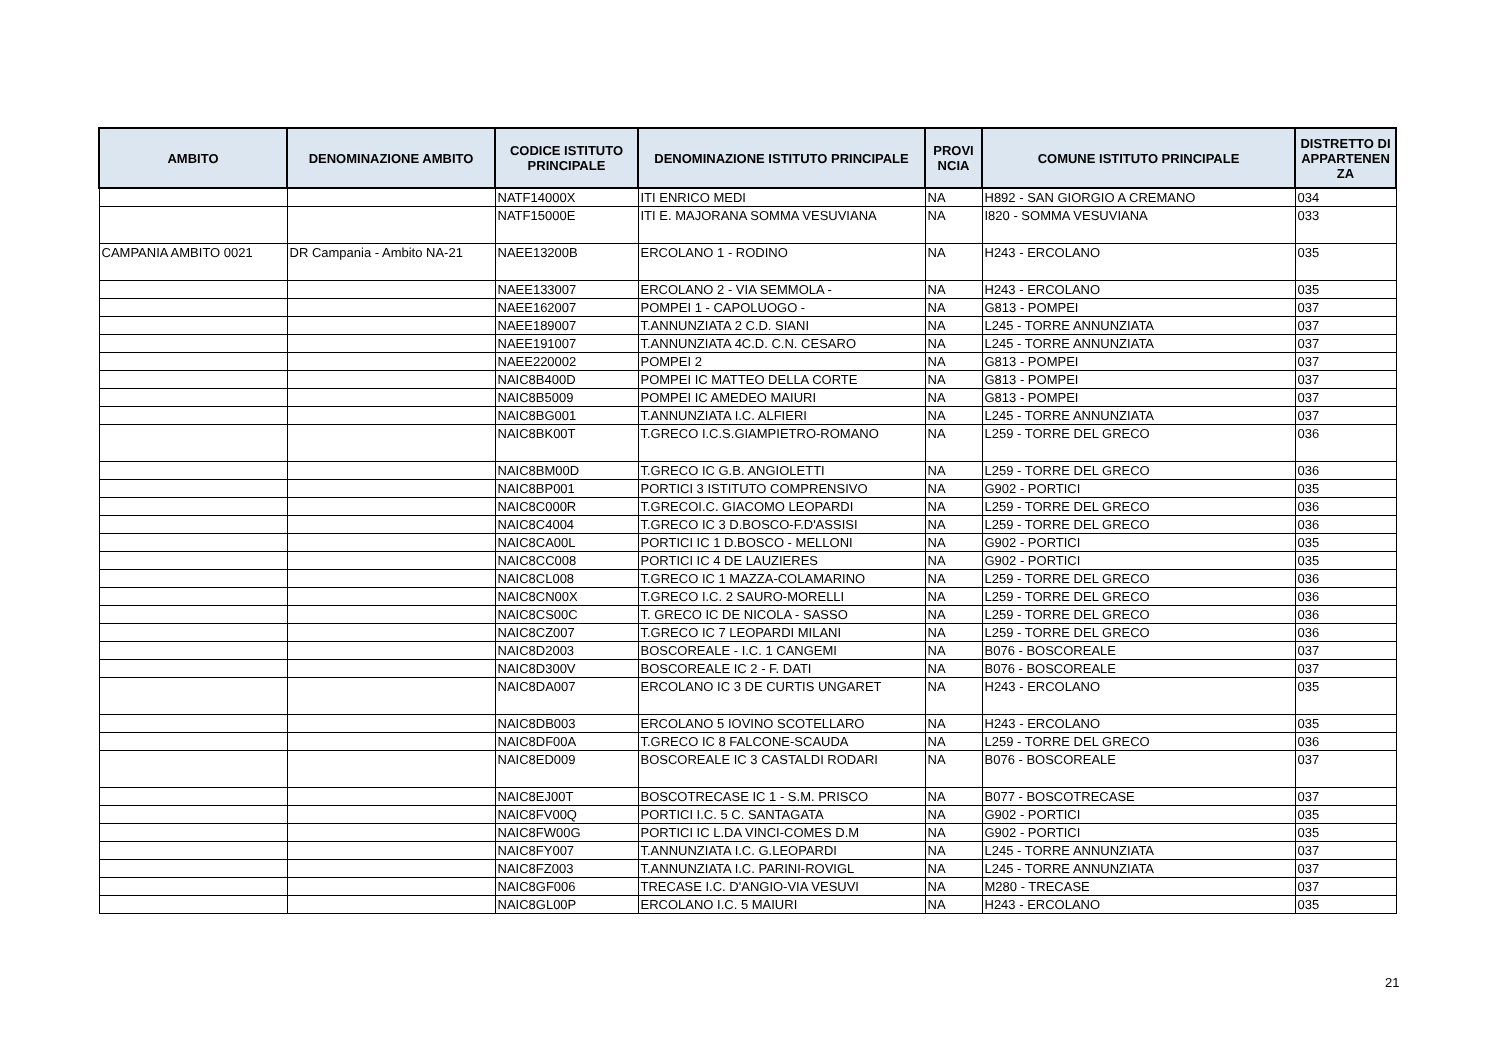| AMBITO | DENOMINAZIONE AMBITO | CODICE ISTITUTO PRINCIPALE | DENOMINAZIONE ISTITUTO PRINCIPALE | PROVI NCIA | COMUNE ISTITUTO PRINCIPALE | DISTRETTO DI APPARTENEN ZA |
| --- | --- | --- | --- | --- | --- | --- |
| | | NATF14000X | ITI ENRICO MEDI | NA | H892 - SAN GIORGIO A CREMANO | 034 |
| | | NATF15000E | ITI E. MAJORANA SOMMA VESUVIANA | NA | I820 - SOMMA VESUVIANA | 033 |
| CAMPANIA AMBITO 0021 | DR Campania - Ambito NA-21 | NAEE13200B | ERCOLANO 1 - RODINO | NA | H243 - ERCOLANO | 035 |
| | | NAEE133007 | ERCOLANO 2 - VIA SEMMOLA - | NA | H243 - ERCOLANO | 035 |
| | | NAEE162007 | POMPEI 1 - CAPOLUOGO - | NA | G813 - POMPEI | 037 |
| | | NAEE189007 | T.ANNUNZIATA 2 C.D. SIANI | NA | L245 - TORRE ANNUNZIATA | 037 |
| | | NAEE191007 | T.ANNUNZIATA 4C.D. C.N. CESARO | NA | L245 - TORRE ANNUNZIATA | 037 |
| | | NAEE220002 | POMPEI 2 | NA | G813 - POMPEI | 037 |
| | | NAIC8B400D | POMPEI IC MATTEO DELLA CORTE | NA | G813 - POMPEI | 037 |
| | | NAIC8B5009 | POMPEI IC AMEDEO MAIURI | NA | G813 - POMPEI | 037 |
| | | NAIC8BG001 | T.ANNUNZIATA I.C. ALFIERI | NA | L245 - TORRE ANNUNZIATA | 037 |
| | | NAIC8BK00T | T.GRECO I.C.S.GIAMPIETRO-ROMANO | NA | L259 - TORRE DEL GRECO | 036 |
| | | NAIC8BM00D | T.GRECO IC G.B. ANGIOLETTI | NA | L259 - TORRE DEL GRECO | 036 |
| | | NAIC8BP001 | PORTICI 3 ISTITUTO COMPRENSIVO | NA | G902 - PORTICI | 035 |
| | | NAIC8C000R | T.GRECOI.C. GIACOMO LEOPARDI | NA | L259 - TORRE DEL GRECO | 036 |
| | | NAIC8C4004 | T.GRECO IC 3 D.BOSCO-F.D'ASSISI | NA | L259 - TORRE DEL GRECO | 036 |
| | | NAIC8CA00L | PORTICI IC 1 D.BOSCO - MELLONI | NA | G902 - PORTICI | 035 |
| | | NAIC8CC008 | PORTICI IC 4 DE LAUZIERES | NA | G902 - PORTICI | 035 |
| | | NAIC8CL008 | T.GRECO IC 1 MAZZA-COLAMARINO | NA | L259 - TORRE DEL GRECO | 036 |
| | | NAIC8CN00X | T.GRECO I.C. 2 SAURO-MORELLI | NA | L259 - TORRE DEL GRECO | 036 |
| | | NAIC8CS00C | T. GRECO IC DE NICOLA - SASSO | NA | L259 - TORRE DEL GRECO | 036 |
| | | NAIC8CZ007 | T.GRECO IC 7 LEOPARDI MILANI | NA | L259 - TORRE DEL GRECO | 036 |
| | | NAIC8D2003 | BOSCOREALE - I.C. 1 CANGEMI | NA | B076 - BOSCOREALE | 037 |
| | | NAIC8D300V | BOSCOREALE IC 2 - F. DATI | NA | B076 - BOSCOREALE | 037 |
| | | NAIC8DA007 | ERCOLANO IC 3 DE CURTIS UNGARET | NA | H243 - ERCOLANO | 035 |
| | | NAIC8DB003 | ERCOLANO 5 IOVINO SCOTELLARO | NA | H243 - ERCOLANO | 035 |
| | | NAIC8DF00A | T.GRECO IC 8 FALCONE-SCAUDA | NA | L259 - TORRE DEL GRECO | 036 |
| | | NAIC8ED009 | BOSCOREALE IC 3 CASTALDI RODARI | NA | B076 - BOSCOREALE | 037 |
| | | NAIC8EJ00T | BOSCOTRECASE IC 1 - S.M. PRISCO | NA | B077 - BOSCOTRECASE | 037 |
| | | NAIC8FV00Q | PORTICI I.C. 5 C. SANTAGATA | NA | G902 - PORTICI | 035 |
| | | NAIC8FW00G | PORTICI IC L.DA VINCI-COMES D.M | NA | G902 - PORTICI | 035 |
| | | NAIC8FY007 | T.ANNUNZIATA I.C. G.LEOPARDI | NA | L245 - TORRE ANNUNZIATA | 037 |
| | | NAIC8FZ003 | T.ANNUNZIATA I.C. PARINI-ROVIGL | NA | L245 - TORRE ANNUNZIATA | 037 |
| | | NAIC8GF006 | TRECASE I.C. D'ANGIO-VIA VESUVI | NA | M280 - TRECASE | 037 |
| | | NAIC8GL00P | ERCOLANO I.C. 5 MAIURI | NA | H243 - ERCOLANO | 035 |
21